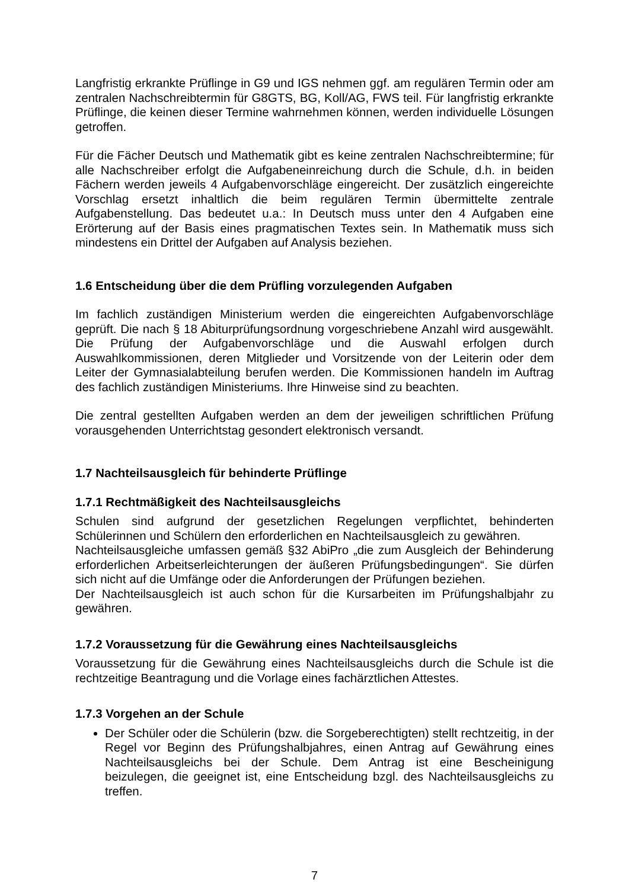Langfristig erkrankte Prüflinge in G9 und IGS nehmen ggf. am regulären Termin oder am zentralen Nachschreibtermin für G8GTS, BG, Koll/AG, FWS teil. Für langfristig erkrankte Prüflinge, die keinen dieser Termine wahrnehmen können, werden individuelle Lösungen getroffen.
Für die Fächer Deutsch und Mathematik gibt es keine zentralen Nachschreibtermine; für alle Nachschreiber erfolgt die Aufgabeneinreichung durch die Schule, d.h. in beiden Fächern werden jeweils 4 Aufgabenvorschläge eingereicht. Der zusätzlich eingereichte Vorschlag ersetzt inhaltlich die beim regulären Termin übermittelte zentrale Aufgabenstellung. Das bedeutet u.a.: In Deutsch muss unter den 4 Aufgaben eine Erörterung auf der Basis eines pragmatischen Textes sein. In Mathematik muss sich mindestens ein Drittel der Aufgaben auf Analysis beziehen.
1.6 Entscheidung über die dem Prüfling vorzulegenden Aufgaben
Im fachlich zuständigen Ministerium werden die eingereichten Aufgabenvorschläge geprüft. Die nach § 18 Abiturprüfungsordnung vorgeschriebene Anzahl wird ausgewählt. Die Prüfung der Aufgabenvorschläge und die Auswahl erfolgen durch Auswahlkommissionen, deren Mitglieder und Vorsitzende von der Leiterin oder dem Leiter der Gymnasialabteilung berufen werden. Die Kommissionen handeln im Auftrag des fachlich zuständigen Ministeriums. Ihre Hinweise sind zu beachten.
Die zentral gestellten Aufgaben werden an dem der jeweiligen schriftlichen Prüfung vorausgehenden Unterrichtstag gesondert elektronisch versandt.
1.7 Nachteilsausgleich für behinderte Prüflinge
1.7.1 Rechtmäßigkeit des Nachteilsausgleichs
Schulen sind aufgrund der gesetzlichen Regelungen verpflichtet, behinderten Schülerinnen und Schülern den erforderlichen en Nachteilsausgleich zu gewähren.
Nachteilsausgleiche umfassen gemäß §32 AbiPro „die zum Ausgleich der Behinderung erforderlichen Arbeitserleichterungen der äußeren Prüfungsbedingungen“. Sie dürfen sich nicht auf die Umfänge oder die Anforderungen der Prüfungen beziehen.
Der Nachteilsausgleich ist auch schon für die Kursarbeiten im Prüfungshalbjahr zu gewähren.
1.7.2 Voraussetzung für die Gewährung eines Nachteilsausgleichs
Voraussetzung für die Gewährung eines Nachteilsausgleichs durch die Schule ist die rechtzeitige Beantragung und die Vorlage eines fachärztlichen Attestes.
1.7.3 Vorgehen an der Schule
Der Schüler oder die Schülerin (bzw. die Sorgeberechtigten) stellt rechtzeitig, in der Regel vor Beginn des Prüfungshalbjahres, einen Antrag auf Gewährung eines Nachteilsausgleichs bei der Schule. Dem Antrag ist eine Bescheinigung beizulegen, die geeignet ist, eine Entscheidung bzgl. des Nachteilsausgleichs zu treffen.
7